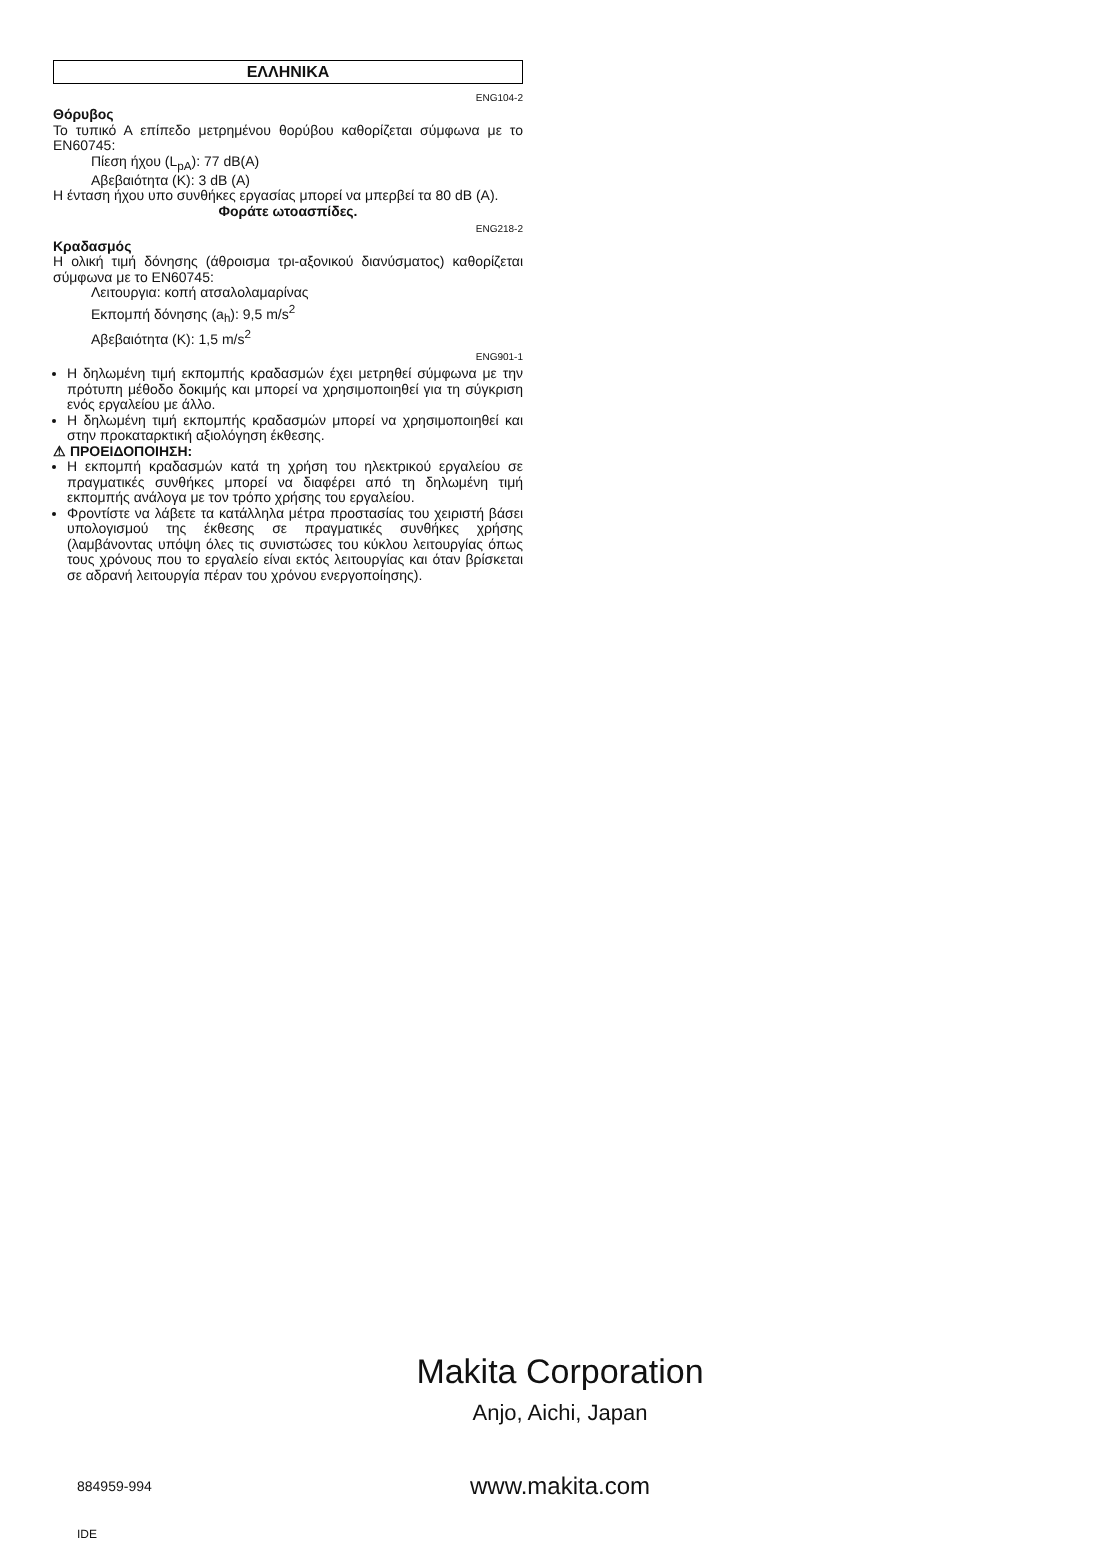ΕΛΛΗΝΙΚΑ
ENG104-2
Θόρυβος
Το τυπικό Α επίπεδο μετρημένου θορύβου καθορίζεται σύμφωνα με το EN60745:
Πίεση ήχου (L<sub>pA</sub>): 77 dB(A)
Αβεβαιότητα (K): 3 dB (A)
Η ένταση ήχου υπο συνθήκες εργασίας μπορεί να μπερβεί τα 80 dB (A).
Φοράτε ωτοασπίδες.
ENG218-2
Κραδασμός
Η ολική τιμή δόνησης (άθροισμα τρι-αξονικού διανύσματος) καθορίζεται σύμφωνα με το EN60745:
Λειτουργια: κοπή ατσαλολαμαρίνας
Εκπομπή δόνησης (a<sub>h</sub>): 9,5 m/s<sup>2</sup>
Αβεβαιότητα (K): 1,5 m/s<sup>2</sup>
ENG901-1
Η δηλωμένη τιμή εκπομπής κραδασμών έχει μετρηθεί σύμφωνα με την πρότυπη μέθοδο δοκιμής και μπορεί να χρησιμοποιηθεί για τη σύγκριση ενός εργαλείου με άλλο.
Η δηλωμένη τιμή εκπομπής κραδασμών μπορεί να χρησιμοποιηθεί και στην προκαταρκτική αξιολόγηση έκθεσης.
⚠ ΠΡΟΕΙΔΟΠΟΙΗΣΗ:
Η εκπομπή κραδασμών κατά τη χρήση του ηλεκτρικού εργαλείου σε πραγματικές συνθήκες μπορεί να διαφέρει από τη δηλωμένη τιμή εκπομπής ανάλογα με τον τρόπο χρήσης του εργαλείου.
Φροντίστε να λάβετε τα κατάλληλα μέτρα προστασίας του χειριστή βάσει υπολογισμού της έκθεσης σε πραγματικές συνθήκες χρήσης (λαμβάνοντας υπόψη όλες τις συνιστώσες του κύκλου λειτουργίας όπως τους χρόνους που το εργαλείο είναι εκτός λειτουργίας και όταν βρίσκεται σε αδρανή λειτουργία πέραν του χρόνου ενεργοποίησης).
Makita Corporation
Anjo, Aichi, Japan
884959-994
www.makita.com
IDE